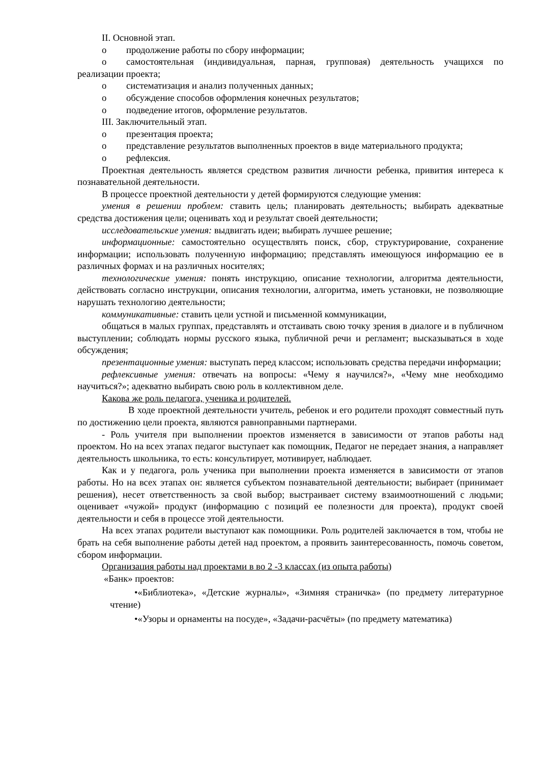II. Основной этап.
o продолжение работы по сбору информации;
o самостоятельная (индивидуальная, парная, групповая) деятельность учащихся по реализации проекта;
o систематизация и анализ полученных данных;
o обсуждение способов оформления конечных результатов;
o подведение итогов, оформление результатов.
III. Заключительный этап.
o презентация проекта;
o представление результатов выполненных проектов в виде материального продукта;
o рефлексия.
Проектная деятельность является средством развития личности ребенка, привития интереса к познавательной деятельности.
В процессе проектной деятельности у детей формируются следующие умения:
умения в решении проблем: ставить цель; планировать деятельность; выбирать адекватные средства достижения цели; оценивать ход и результат своей деятельности;
исследовательские умения: выдвигать идеи; выбирать лучшее решение;
информационные: самостоятельно осуществлять поиск, сбор, структурирование, сохранение информации; использовать полученную информацию; представлять имеющуюся информацию ее в различных формах и на различных носителях;
технологические умения: понять инструкцию, описание технологии, алгоритма деятельности, действовать согласно инструкции, описания технологии, алгоритма, иметь установки, не позволяющие нарушать технологию деятельности;
коммуникативные: ставить цели устной и письменной коммуникации,
общаться в малых группах, представлять и отстаивать свою точку зрения в диалоге и в публичном выступлении; соблюдать нормы русского языка, публичной речи и регламент; высказываться в ходе обсуждения;
презентационные умения: выступать перед классом; использовать средства передачи информации;
рефлексивные умения: отвечать на вопросы: «Чему я научился?», «Чему мне необходимо научиться?»; адекватно выбирать свою роль в коллективном деле.
Какова же роль педагога, ученика и родителей.
В ходе проектной деятельности учитель, ребенок и его родители проходят совместный путь по достижению цели проекта, являются равноправными партнерами.
- Роль учителя при выполнении проектов изменяется в зависимости от этапов работы над проектом. Но на всех этапах педагог выступает как помощник, Педагог не передает знания, а направляет деятельность школьника, то есть: консультирует, мотивирует, наблюдает.
Как и у педагога, роль ученика при выполнении проекта изменяется в зависимости от этапов работы. Но на всех этапах он: является субъектом познавательной деятельности; выбирает (принимает решения), несет ответственность за свой выбор; выстраивает систему взаимоотношений с людьми; оценивает «чужой» продукт (информацию с позиций ее полезности для проекта), продукт своей деятельности и себя в процессе этой деятельности.
На всех этапах родители выступают как помощники. Роль родителей заключается в том, чтобы не брать на себя выполнение работы детей над проектом, а проявить заинтересованность, помочь советом, сбором информации.
Организация работы над проектами в во 2 -3 классах (из опыта работы)
«Банк» проектов:
•«Библиотека», «Детские журналы», «Зимняя страничка» (по предмету литературное чтение)
•«Узоры и орнаменты на посуде», «Задачи-расчёты» (по предмету математика)